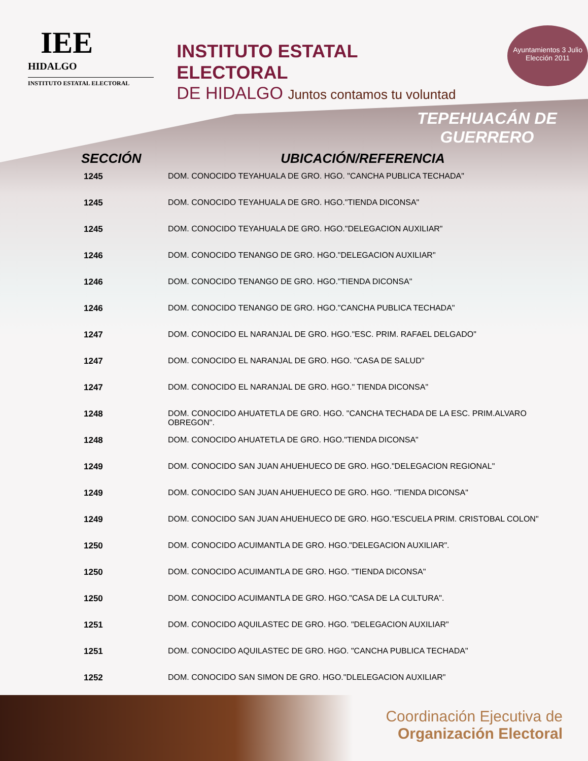IEE
HIDALGO
INSTITUTO ESTATAL ELECTORAL
INSTITUTO ESTATAL ELECTORAL
DE HIDALGO Juntos contamos tu voluntad
Ayuntamientos 3 Julio
Elección 2011
TEPEHUACÁN DE GUERRERO
| SECCIÓN | UBICACIÓN/REFERENCIA |
| --- | --- |
| 1245 | DOM. CONOCIDO TEYAHUALA DE GRO. HGO. "CANCHA PUBLICA TECHADA" |
| 1245 | DOM. CONOCIDO TEYAHUALA DE GRO. HGO."TIENDA DICONSA" |
| 1245 | DOM. CONOCIDO TEYAHUALA DE GRO. HGO."DELEGACION AUXILIAR" |
| 1246 | DOM. CONOCIDO TENANGO DE GRO. HGO."DELEGACION AUXILIAR" |
| 1246 | DOM. CONOCIDO TENANGO DE GRO. HGO."TIENDA DICONSA" |
| 1246 | DOM. CONOCIDO TENANGO DE GRO. HGO."CANCHA PUBLICA TECHADA" |
| 1247 | DOM. CONOCIDO EL NARANJAL DE GRO. HGO."ESC. PRIM. RAFAEL DELGADO" |
| 1247 | DOM. CONOCIDO EL NARANJAL DE GRO. HGO. "CASA DE SALUD" |
| 1247 | DOM. CONOCIDO EL NARANJAL DE GRO. HGO." TIENDA DICONSA" |
| 1248 | DOM. CONOCIDO AHUATETLA DE GRO. HGO. "CANCHA TECHADA DE LA ESC. PRIM.ALVARO OBREGON". |
| 1248 | DOM. CONOCIDO AHUATETLA DE GRO. HGO."TIENDA DICONSA" |
| 1249 | DOM. CONOCIDO SAN JUAN AHUEHUECO DE GRO. HGO."DELEGACION REGIONAL" |
| 1249 | DOM. CONOCIDO SAN JUAN AHUEHUECO DE GRO. HGO. "TIENDA DICONSA" |
| 1249 | DOM. CONOCIDO SAN JUAN AHUEHUECO DE GRO. HGO."ESCUELA PRIM. CRISTOBAL COLON" |
| 1250 | DOM. CONOCIDO ACUIMANTLA DE GRO. HGO."DELEGACION AUXILIAR". |
| 1250 | DOM. CONOCIDO ACUIMANTLA DE GRO. HGO. "TIENDA DICONSA" |
| 1250 | DOM. CONOCIDO ACUIMANTLA DE GRO. HGO."CASA DE LA CULTURA". |
| 1251 | DOM. CONOCIDO AQUILASTEC DE GRO. HGO. "DELEGACION AUXILIAR" |
| 1251 | DOM. CONOCIDO AQUILASTEC DE GRO. HGO. "CANCHA PUBLICA TECHADA" |
| 1252 | DOM. CONOCIDO SAN SIMON DE GRO. HGO."DLELEGACION AUXILIAR" |
Coordinación Ejecutiva de
Organización Electoral